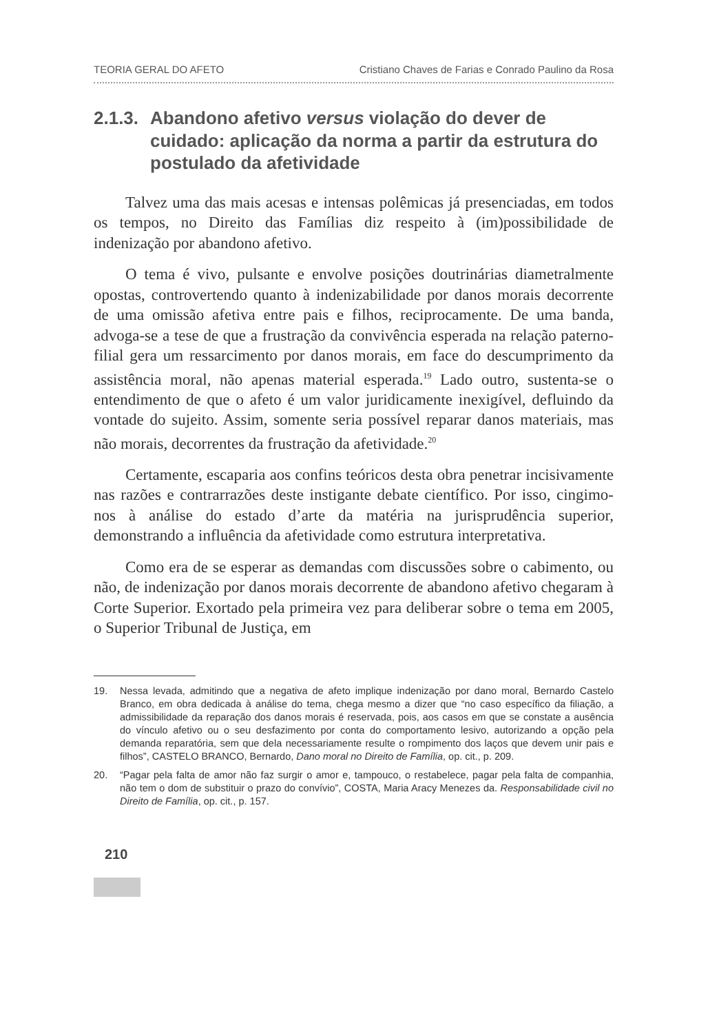TEORIA GERAL DO AFETO Cristiano Chaves de Farias e Conrado Paulino da Rosa
2.1.3. Abandono afetivo versus violação do dever de cuidado: aplicação da norma a partir da estrutura do postulado da afetividade
Talvez uma das mais acesas e intensas polêmicas já presenciadas, em todos os tempos, no Direito das Famílias diz respeito à (im)possibilidade de indenização por abandono afetivo.
O tema é vivo, pulsante e envolve posições doutrinárias diametralmente opostas, controvertendo quanto à indenizabilidade por danos morais decorrente de uma omissão afetiva entre pais e filhos, reciprocamente. De uma banda, advoga-se a tese de que a frustração da convivência esperada na relação paterno-filial gera um ressarcimento por danos morais, em face do descumprimento da assistência moral, não apenas material esperada.<sup>19</sup> Lado outro, sustenta-se o entendimento de que o afeto é um valor juridicamente inexigível, defluindo da vontade do sujeito. Assim, somente seria possível reparar danos materiais, mas não morais, decorrentes da frustração da afetividade.<sup>20</sup>
Certamente, escaparia aos confins teóricos desta obra penetrar incisivamente nas razões e contrarrazões deste instigante debate científico. Por isso, cingimo-nos à análise do estado d’arte da matéria na jurisprudência superior, demonstrando a influência da afetividade como estrutura interpretativa.
Como era de se esperar as demandas com discussões sobre o cabimento, ou não, de indenização por danos morais decorrente de abandono afetivo chegaram à Corte Superior. Exortado pela primeira vez para deliberar sobre o tema em 2005, o Superior Tribunal de Justiça, em
19. Nessa levada, admitindo que a negativa de afeto implique indenização por dano moral, Bernardo Castelo Branco, em obra dedicada à análise do tema, chega mesmo a dizer que “no caso específico da filiação, a admissibilidade da reparação dos danos morais é reservada, pois, aos casos em que se constate a ausência do vínculo afetivo ou o seu desfazimento por conta do comportamento lesivo, autorizando a opção pela demanda reparatória, sem que dela necessariamente resulte o rompimento dos laços que devem unir pais e filhos”, CASTELO BRANCO, Bernardo, Dano moral no Direito de Família, op. cit., p. 209.
20. “Pagar pela falta de amor não faz surgir o amor e, tampouco, o restabelece, pagar pela falta de companhia, não tem o dom de substituir o prazo do convívio”, COSTA, Maria Aracy Menezes da. Responsabilidade civil no Direito de Família, op. cit., p. 157.
210